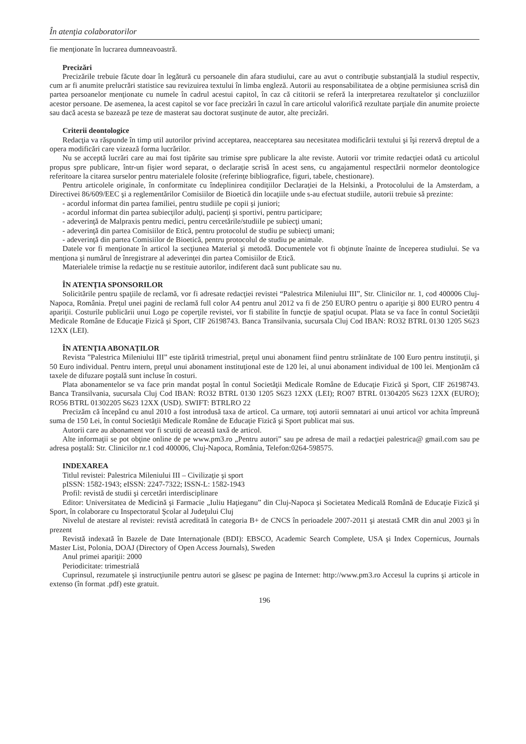În atenţia colaboratorilor
fie menţionate în lucrarea dumneavoastră.
Precizări
Precizările trebuie făcute doar în legătură cu persoanele din afara studiului, care au avut o contribuţie substanţială la studiul respectiv, cum ar fi anumite prelucrări statistice sau revizuirea textului în limba engleză. Autorii au responsabilitatea de a obţine permisiunea scrisă din partea persoanelor menţionate cu numele în cadrul acestui capitol, în caz că cititorii se referă la interpretarea rezultatelor şi concluziilor acestor persoane. De asemenea, la acest capitol se vor face precizări în cazul în care articolul valorifică rezultate parţiale din anumite proiecte sau dacă acesta se bazează pe teze de masterat sau doctorat susţinute de autor, alte precizări.
Criterii deontologice
Redacţia va răspunde în timp util autorilor privind acceptarea, neacceptarea sau necesitatea modificării textului şi îşi rezervă dreptul de a opera modificări care vizează forma lucrărilor.
Nu se acceptă lucrări care au mai fost tipărite sau trimise spre publicare la alte reviste. Autorii vor trimite redacţiei odată cu articolul propus spre publicare, într-un fişier word separat, o declaraţie scrisă în acest sens, cu angajamentul respectării normelor deontologice referitoare la citarea surselor pentru materialele folosite (referinţe bibliografice, figuri, tabele, chestionare).
Pentru articolele originale, în conformitate cu îndeplinirea condiţiilor Declaraţiei de la Helsinki, a Protocolului de la Amsterdam, a Directivei 86/609/EEC şi a reglementărilor Comisiilor de Bioetică din locaţiile unde s-au efectuat studiile, autorii trebuie să prezinte:
- acordul informat din partea familiei, pentru studiile pe copii şi juniori;
- acordul informat din partea subiecţilor adulţi, pacienţi şi sportivi, pentru participare;
- adeverinţă de Malpraxis pentru medici, pentru cercetările/studiile pe subiecţi umani;
- adeverinţă din partea Comisiilor de Etică, pentru protocolul de studiu pe subiecţi umani;
- adeverinţă din partea Comisiilor de Bioetică, pentru protocolul de studiu pe animale.
Datele vor fi menţionate în articol la secţiunea Material şi metodă. Documentele vot fi obţinute înainte de începerea studiului. Se va menţiona şi numărul de înregistrare al adeverinţei din partea Comisiilor de Etică.
Materialele trimise la redacţie nu se restituie autorilor, indiferent dacă sunt publicate sau nu.
ÎN ATENŢIA SPONSORILOR
Solicitările pentru spaţiile de reclamă, vor fi adresate redacţiei revistei “Palestrica Mileniului III”, Str. Clinicilor nr. 1, cod 400006 Cluj-Napoca, România. Preţul unei pagini de reclamă full color A4 pentru anul 2012 va fi de 250 EURO pentru o apariţie şi 800 EURO pentru 4 apariţii. Costurile publicării unui Logo pe coperţile revistei, vor fi stabilite în funcţie de spaţiul ocupat. Plata se va face în contul Societăţii Medicale Române de Educaţie Fizică şi Sport, CIF 26198743. Banca Transilvania, sucursala Cluj Cod IBAN: RO32 BTRL 0130 1205 S623 12XX (LEI).
ÎN ATENŢIA ABONAŢILOR
Revista ”Palestrica Mileniului III” este tipărită trimestrial, preţul unui abonament fiind pentru străinătate de 100 Euro pentru instituţii, şi 50 Euro individual. Pentru intern, preţul unui abonament instituţional este de 120 lei, al unui abonament individual de 100 lei. Menţionăm că taxele de difuzare poştală sunt incluse în costuri.
Plata abonamentelor se va face prin mandat poştal în contul Societăţii Medicale Române de Educaţie Fizică şi Sport, CIF 26198743. Banca Transilvania, sucursala Cluj Cod IBAN: RO32 BTRL 0130 1205 S623 12XX (LEI); RO07 BTRL 01304205 S623 12XX (EURO); RO56 BTRL 01302205 S623 12XX (USD). SWIFT: BTRLRO 22
Precizăm că începând cu anul 2010 a fost introdusă taxa de articol. Ca urmare, toţi autorii semnatari ai unui articol vor achita împreună suma de 150 Lei, în contul Societăţii Medicale Române de Educaţie Fizică şi Sport publicat mai sus.
Autorii care au abonament vor fi scutiţi de această taxă de articol.
Alte informaţii se pot obţine online de pe www.pm3.ro „Pentru autori” sau pe adresa de mail a redacţiei palestrica@ gmail.com sau pe adresa poştală: Str. Clinicilor nr.1 cod 400006, Cluj-Napoca, România, Telefon:0264-598575.
INDEXAREA
Titlul revistei: Palestrica Mileniului III – Civilizaţie şi sport
pISSN: 1582-1943; eISSN: 2247-7322; ISSN-L: 1582-1943
Profil: revistă de studii şi cercetări interdisciplinare
Editor: Universitatea de Medicină şi Farmacie „Iuliu Haţieganu” din Cluj-Napoca şi Societatea Medicală Română de Educaţie Fizică şi Sport, în colaborare cu Inspectoratul Şcolar al Judeţului Cluj
Nivelul de atestare al revistei: revistă acreditată în categoria B+ de CNCS în perioadele 2007-2011 şi atestată CMR din anul 2003 şi în prezent
Revistă indexată în Bazele de Date Internaţionale (BDI): EBSCO, Academic Search Complete, USA şi Index Copernicus, Journals Master List, Polonia, DOAJ (Directory of Open Access Journals), Sweden
Anul primei apariţii: 2000
Periodicitate: trimestrială
Cuprinsul, rezumatele şi instrucţiunile pentru autori se găsesc pe pagina de Internet: http://www.pm3.ro Accesul la cuprins şi articole in extenso (în format .pdf) este gratuit.
196